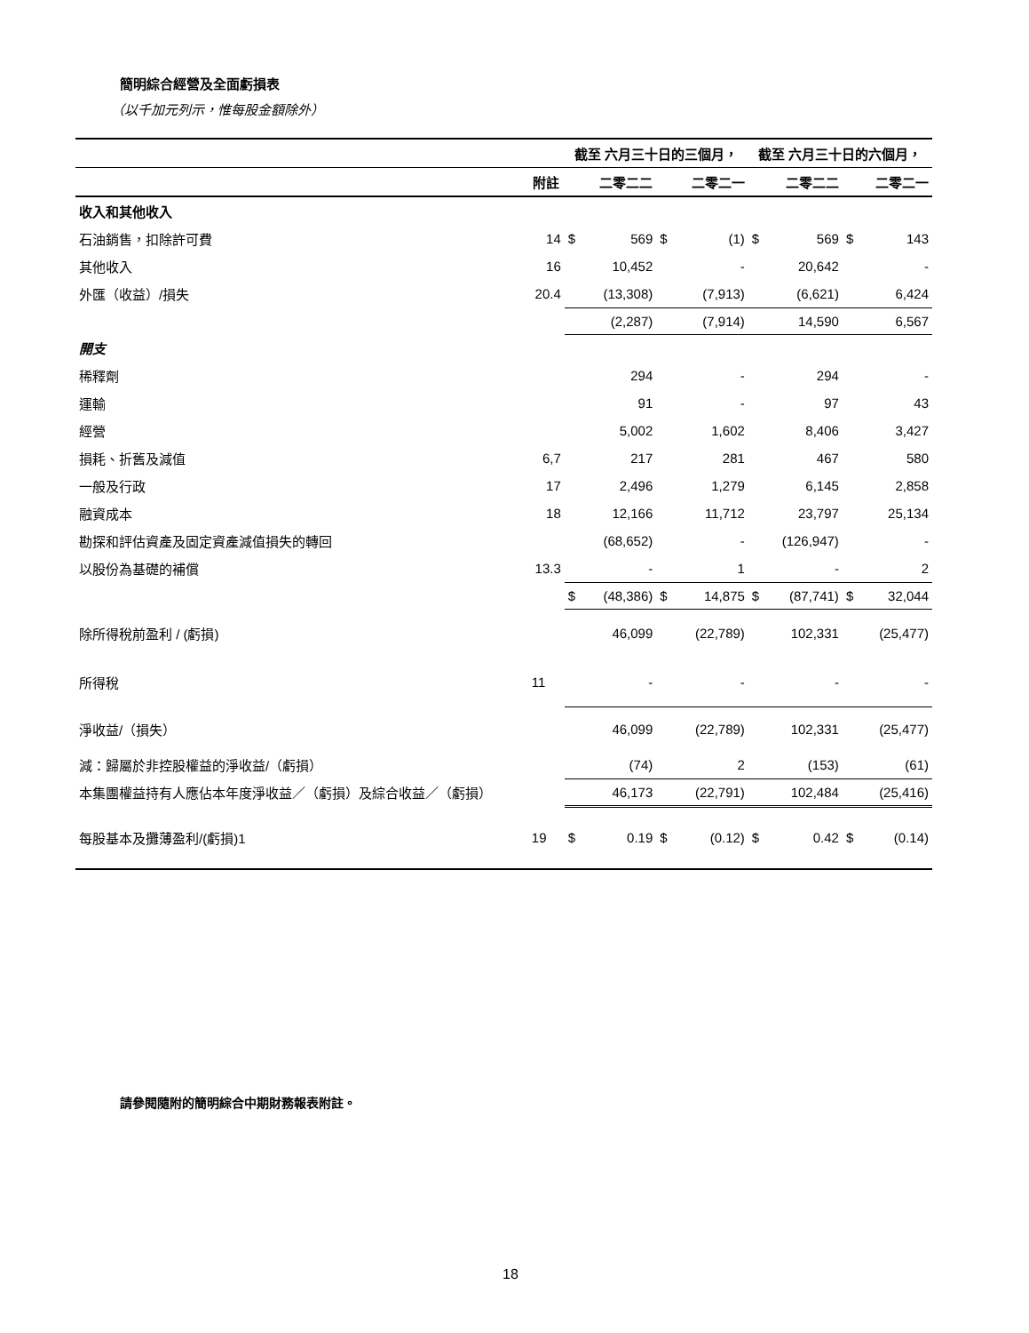簡明綜合經營及全面虧損表
（以千加元列示，惟每股金額除外）
| | | 截至 六月三十日的三個月， | | | | 截至 六月三十日的六個月， | | | |
| --- | --- | --- | --- | --- | --- | --- | --- | --- | --- |
| | 附註 | | 二零二二 | | 二零二一 | | 二零二二 | | 二零二一 |
| 收入和其他收入 | | | | | | | | | |
| 石油銷售，扣除許可費 | 14 | $ | 569 | $ | (1) | $ | 569 | $ | 143 |
| 其他收入 | 16 | | 10,452 | | - | | 20,642 | | - |
| 外匯（收益）/損失 | 20.4 | | (13,308) | | (7,913) | | (6,621) | | 6,424 |
| | | | (2,287) | | (7,914) | | 14,590 | | 6,567 |
| 開支 | | | | | | | | | |
| 稀釋劑 | | | 294 | | - | | 294 | | - |
| 運輸 | | | 91 | | - | | 97 | | 43 |
| 經營 | | | 5,002 | | 1,602 | | 8,406 | | 3,427 |
| 損耗、折舊及減值 | 6,7 | | 217 | | 281 | | 467 | | 580 |
| 一般及行政 | 17 | | 2,496 | | 1,279 | | 6,145 | | 2,858 |
| 融資成本 | 18 | | 12,166 | | 11,712 | | 23,797 | | 25,134 |
| 勘探和評估資產及固定資產減值損失的轉回 | | | (68,652) | | - | | (126,947) | | - |
| 以股份為基礎的補償 | 13.3 | | - | | 1 | | - | | 2 |
| | | $ | (48,386) | $ | 14,875 | $ | (87,741) | $ | 32,044 |
| 除所得稅前盈利 / (虧損) | | | 46,099 | | (22,789) | | 102,331 | | (25,477) |
| 所得稅 | 11 | | - | | - | | - | | - |
| 淨收益/（損失） | | | 46,099 | | (22,789) | | 102,331 | | (25,477) |
| 減：歸屬於非控股權益的淨收益/（虧損） | | | (74) | | 2 | | (153) | | (61) |
| 本集團權益持有人應佔本年度淨收益／（虧損）及綜合收益／（虧損） | | | 46,173 | | (22,791) | | 102,484 | | (25,416) |
| 每股基本及攤薄盈利/(虧損)1 | 19 | $ | 0.19 | $ | (0.12) | $ | 0.42 | $ | (0.14) |
請參閱隨附的簡明綜合中期財務報表附註。
18